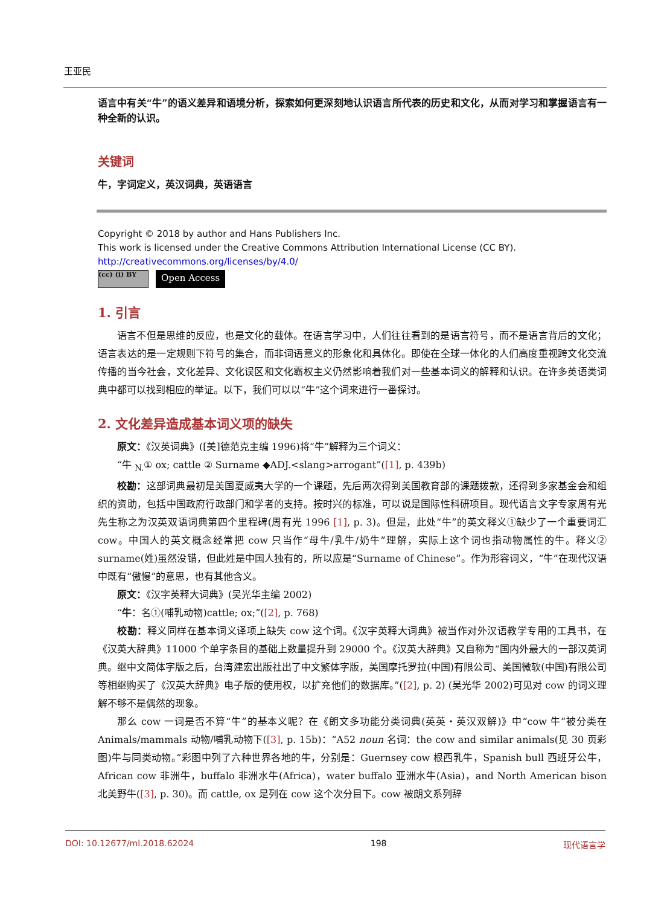王亚民
语言中有关“牛”的语义差异和语境分析，探索如何更深刻地认识语言所代表的历史和文化，从而对学习和掌握语言有一种全新的认识。
关键词
牛，字词定义，英汉词典，英语语言
Copyright © 2018 by author and Hans Publishers Inc.
This work is licensed under the Creative Commons Attribution International License (CC BY).
http://creativecommons.org/licenses/by/4.0/
(cc) (i) BY
Open Access
1. 引言
语言不但是思维的反应，也是文化的载体。在语言学习中，人们往往看到的是语言符号，而不是语言背后的文化；语言表达的是一定规则下符号的集合，而非词语意义的形象化和具体化。即使在全球一体化的人们高度重视跨文化交流传播的当今社会，文化差异、文化误区和文化霸权主义仍然影响着我们对一些基本词义的解释和认识。在许多英语类词典中都可以找到相应的举证。以下，我们可以以“牛”这个词来进行一番探讨。
2. 文化差异造成基本词义项的缺失
原文：《汉英词典》([美]德范克主编 1996)将“牛”解释为三个词义：
“牛 <sub>N.</sub>① ox; cattle ② Surname ◆ADJ.<slang>arrogant”([1], p. 439b)
校勘：这部词典最初是美国夏威夷大学的一个课题，先后两次得到美国教育部的课题拨款，还得到多家基金会和组织的资助，包括中国政府行政部门和学者的支持。按时兴的标准，可以说是国际性科研项目。现代语言文字专家周有光先生称之为汉英双语词典第四个里程碑(周有光 1996 [1], p. 3)。但是，此处“牛”的英文释义①缺少了一个重要词汇 cow。中国人的英文概念经常把 cow 只当作“母牛/乳牛/奶牛”理解，实际上这个词也指动物属性的牛。释义② surname(姓)虽然没错，但此姓是中国人独有的，所以应是“Surname of Chinese”。作为形容词义，“牛”在现代汉语中既有“傲慢”的意思，也有其他含义。
原文：《汉字英释大词典》(吴光华主编 2002)
“牛：名①(哺乳动物)cattle; ox;”([2], p. 768)
校勘：释义同样在基本词义译项上缺失 cow 这个词。《汉字英释大词典》被当作对外汉语教学专用的工具书，在《汉英大辞典》11000 个单字条目的基础上数量提升到 29000 个。《汉英大辞典》又自称为“国内外最大的一部汉英词典。继中文简体字版之后，台湾建宏出版社出了中文繁体字版，美国摩托罗拉(中国)有限公司、美国微软(中国)有限公司等相继购买了《汉英大辞典》电子版的使用权，以扩充他们的数据库。”([2], p. 2) (吴光华 2002)可见对 cow 的词义理解不够不是偶然的现象。
那么 cow 一词是否不算“牛”的基本义呢？在《朗文多功能分类词典(英英・英汉双解)》中“cow 牛”被分类在 Animals/mammals 动物/哺乳动物下([3], p. 15b)：“A52 noun 名词：the cow and similar animals(见 30 页彩图)牛与同类动物。”彩图中列了六种世界各地的牛，分别是：Guernsey cow 根西乳牛，Spanish bull 西班牙公牛，African cow 非洲牛，buffalo 非洲水牛(Africa)，water buffalo 亚洲水牛(Asia)，and North American bison 北美野牛([3], p. 30)。而 cattle, ox 是列在 cow 这个次分目下。cow 被朗文系列辞
DOI: 10.12677/ml.2018.62024 198 现代语言学